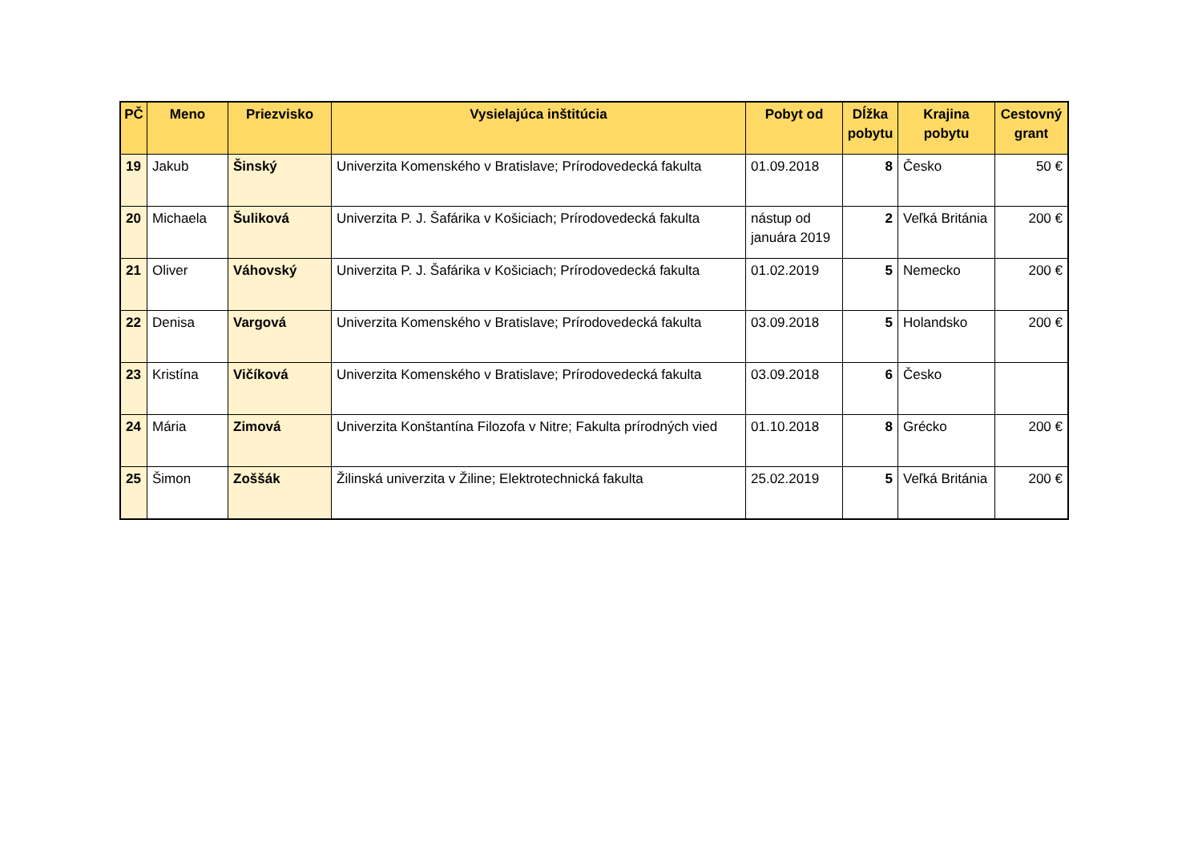| PČ | Meno | Priezvisko | Vysielajúca inštitúcia | Pobyt od | Dĺžka pobytu | Krajina pobytu | Cestovný grant |
| --- | --- | --- | --- | --- | --- | --- | --- |
| 19 | Jakub | Šinský | Univerzita Komenského v Bratislave; Prírodovedecká fakulta | 01.09.2018 | 8 | Česko | 50 € |
| 20 | Michaela | Šuliková | Univerzita P. J. Šafárika v Košiciach; Prírodovedecká fakulta | nástup od januára 2019 | 2 | Veľká Británia | 200 € |
| 21 | Oliver | Váhovský | Univerzita P. J. Šafárika v Košiciach; Prírodovedecká fakulta | 01.02.2019 | 5 | Nemecko | 200 € |
| 22 | Denisa | Vargová | Univerzita Komenského v Bratislave; Prírodovedecká fakulta | 03.09.2018 | 5 | Holandsko | 200 € |
| 23 | Kristína | Vičíková | Univerzita Komenského v Bratislave; Prírodovedecká fakulta | 03.09.2018 | 6 | Česko | |
| 24 | Mária | Zimová | Univerzita Konštantína Filozofa v Nitre; Fakulta prírodných vied | 01.10.2018 | 8 | Grécko | 200 € |
| 25 | Šimon | Zoššák | Žilinská univerzita v Žiline; Elektrotechnická fakulta | 25.02.2019 | 5 | Veľká Británia | 200 € |